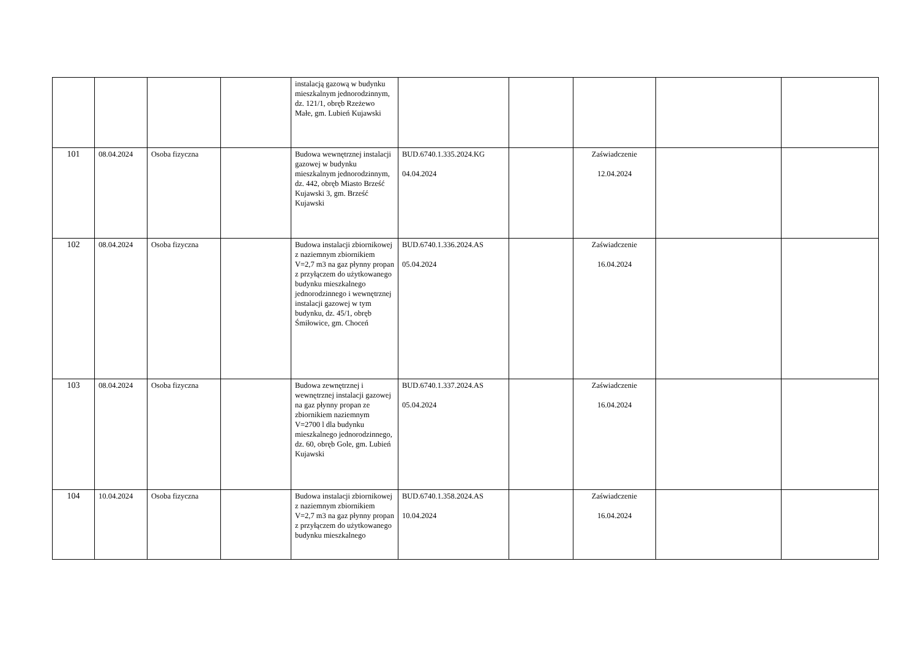| | | | | instalacją gazową w budynku mieszkalnym jednorodzinnym, dz. 121/1, obręb Rzeżewo Małe, gm. Lubień Kujawski | | | | | |
| 101 | 08.04.2024 | Osoba fizyczna | | Budowa wewnętrznej instalacji gazowej w budynku mieszkalnym jednorodzinnym, dz. 442, obręb Miasto Brześć Kujawski 3, gm. Brześć Kujawski | BUD.6740.1.335.2024.KG 04.04.2024 | | Zaświadczenie 12.04.2024 | | |
| 102 | 08.04.2024 | Osoba fizyczna | | Budowa instalacji zbiornikowej z naziemnym zbiornikiem V=2,7 m3 na gaz płynny propan z przyłączem do użytkowanego budynku mieszkalnego jednorodzinnego i wewnętrznej instalacji gazowej w tym budynku, dz. 45/1, obręb Śmiłowice, gm. Choceń | BUD.6740.1.336.2024.AS 05.04.2024 | | Zaświadczenie 16.04.2024 | | |
| 103 | 08.04.2024 | Osoba fizyczna | | Budowa zewnętrznej i wewnętrznej instalacji gazowej na gaz płynny propan ze zbiornikiem naziemnym V=2700 l dla budynku mieszkalnego jednorodzinnego, dz. 60, obręb Gole, gm. Lubień Kujawski | BUD.6740.1.337.2024.AS 05.04.2024 | | Zaświadczenie 16.04.2024 | | |
| 104 | 10.04.2024 | Osoba fizyczna | | Budowa instalacji zbiornikowej z naziemnym zbiornikiem V=2,7 m3 na gaz płynny propan z przyłączem do użytkowanego budynku mieszkalnego | BUD.6740.1.358.2024.AS 10.04.2024 | | Zaświadczenie 16.04.2024 | | |